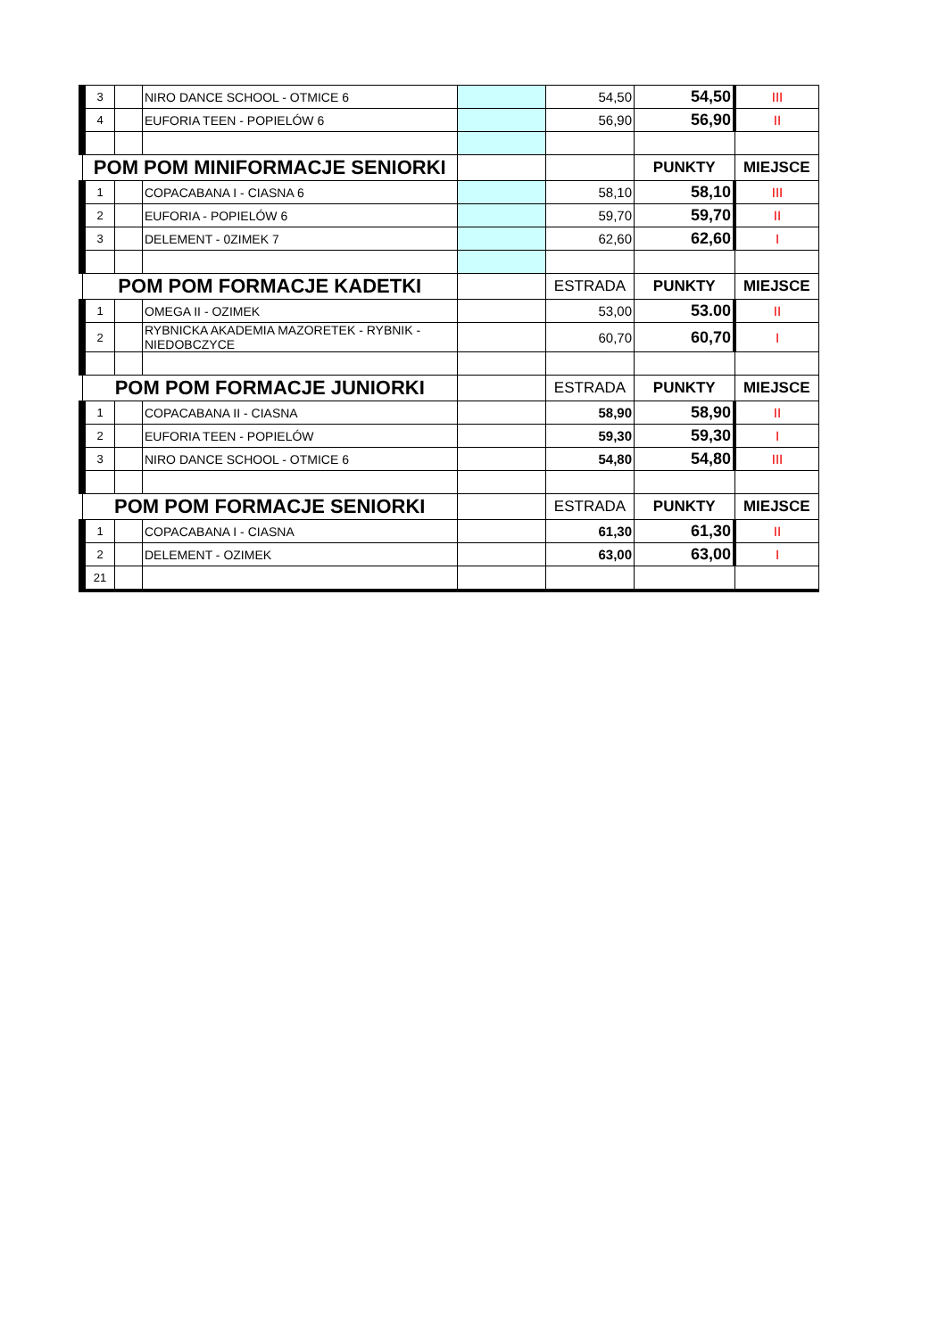| 3 | | NIRO DANCE SCHOOL - OTMICE 6 | | 54,50 | 54,50 | III |
| 4 | | EUFORIA TEEN - POPIELÓW 6 | | 56,90 | 56,90 | II |
| POM POM MINIFORMACJE SENIORKI | | | | | PUNKTY | MIEJSCE |
| 1 | | COPACABANA I - CIASNA 6 | | 58,10 | 58,10 | III |
| 2 | | EUFORIA - POPIELÓW 6 | | 59,70 | 59,70 | II |
| 3 | | DELEMENT - 0ZIMEK 7 | | 62,60 | 62,60 | I |
| POM POM FORMACJE KADETKI | | | | ESTRADA | PUNKTY | MIEJSCE |
| 1 | | OMEGA II - OZIMEK | | 53,00 | 53.00 | II |
| 2 | | RYBNICKA AKADEMIA MAZORETEK - RYBNIK - NIEDOBCZYCE | | 60,70 | 60,70 | I |
| POM POM FORMACJE JUNIORKI | | | | ESTRADA | PUNKTY | MIEJSCE |
| 1 | | COPACABANA II - CIASNA | | 58,90 | 58,90 | II |
| 2 | | EUFORIA TEEN - POPIELÓW | | 59,30 | 59,30 | I |
| 3 | | NIRO DANCE SCHOOL - OTMICE 6 | | 54,80 | 54,80 | III |
| POM POM FORMACJE SENIORKI | | | | ESTRADA | PUNKTY | MIEJSCE |
| 1 | | COPACABANA I - CIASNA | | 61,30 | 61,30 | II |
| 2 | | DELEMENT - OZIMEK | | 63,00 | 63,00 | I |
| 21 | | | | | | |